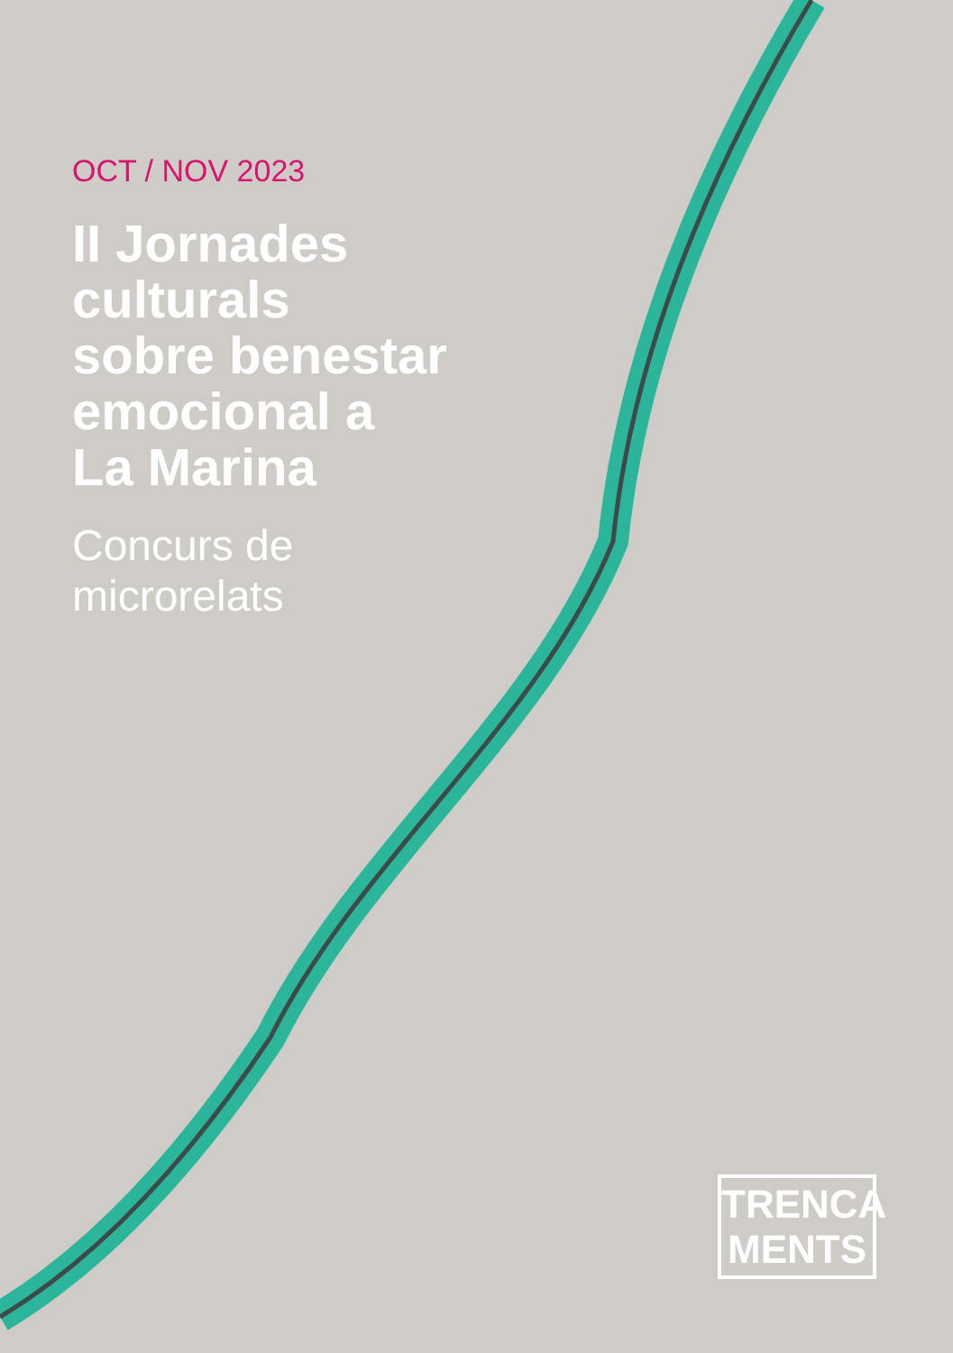OCT / NOV 2023
II Jornades
culturals
sobre benestar
emocional a
La Marina
Concurs de
microrelats
TRENCA
MENTS